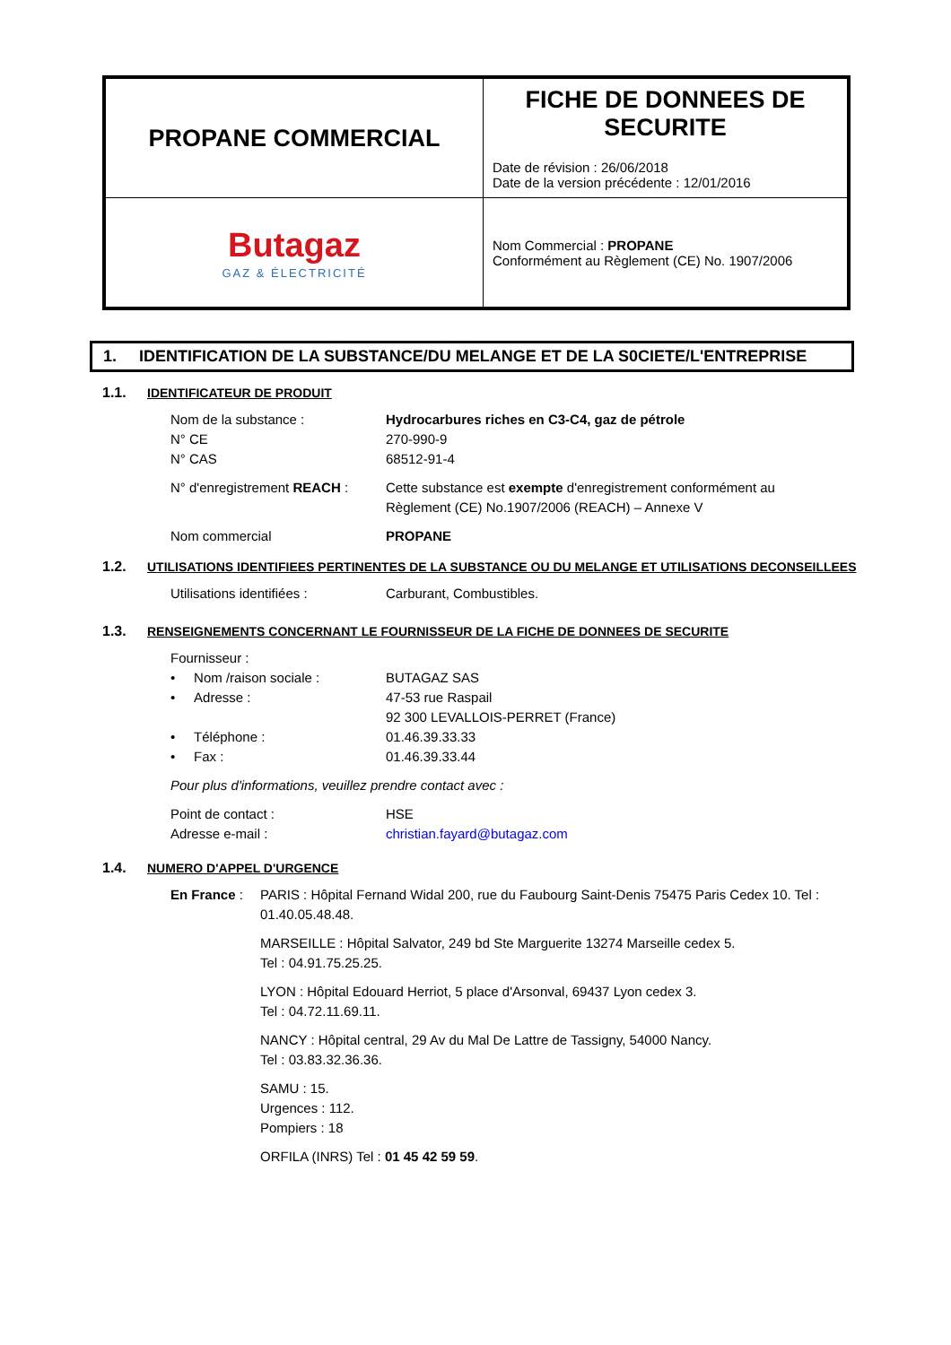| PROPANE COMMERCIAL | FICHE DE DONNEES DE SECURITE Date de révision : 26/06/2018 Date de la version précédente : 12/01/2016 |
| Butagaz GAZ & ÉLECTRICITÉ | Nom Commercial : PROPANE Conformément au Règlement (CE) No. 1907/2006 |
1. IDENTIFICATION DE LA SUBSTANCE/DU MELANGE ET DE LA S0CIETE/L'ENTREPRISE
1.1. IDENTIFICATEUR DE PRODUIT
Nom de la substance : Hydrocarbures riches en C3-C4, gaz de pétrole
N° CE 270-990-9
N° CAS 68512-91-4
N° d'enregistrement REACH :
Cette substance est exempte d'enregistrement conformément au Règlement (CE) No.1907/2006 (REACH) – Annexe V
Nom commercial PROPANE
1.2. UTILISATIONS IDENTIFIEES PERTINENTES DE LA SUBSTANCE OU DU MELANGE ET UTILISATIONS DECONSEILLEES
Utilisations identifiées : Carburant, Combustibles.
1.3. RENSEIGNEMENTS CONCERNANT LE FOURNISSEUR DE LA FICHE DE DONNEES DE SECURITE
Fournisseur :
• Nom /raison sociale :
BUTAGAZ SAS
• Adresse : 47-53 rue Raspail
92 300 LEVALLOIS-PERRET (France)
• Téléphone : 01.46.39.33.33
• Fax : 01.46.39.33.44
Pour plus d'informations, veuillez prendre contact avec :
Point de contact : HSE
Adresse e-mail : christian.fayard@butagaz.com
1.4. NUMERO D'APPEL D'URGENCE
En France : PARIS : Hôpital Fernand Widal 200, rue du Faubourg Saint-Denis 75475 Paris Cedex 10. Tel : 01.40.05.48.48.
MARSEILLE : Hôpital Salvator, 249 bd Ste Marguerite 13274 Marseille cedex 5.
Tel : 04.91.75.25.25.
LYON : Hôpital Edouard Herriot, 5 place d'Arsonval, 69437 Lyon cedex 3.
Tel : 04.72.11.69.11.
NANCY : Hôpital central, 29 Av du Mal De Lattre de Tassigny, 54000 Nancy.
Tel : 03.83.32.36.36.
SAMU : 15.
Urgences : 112.
Pompiers : 18
ORFILA (INRS) Tel : 01 45 42 59 59.